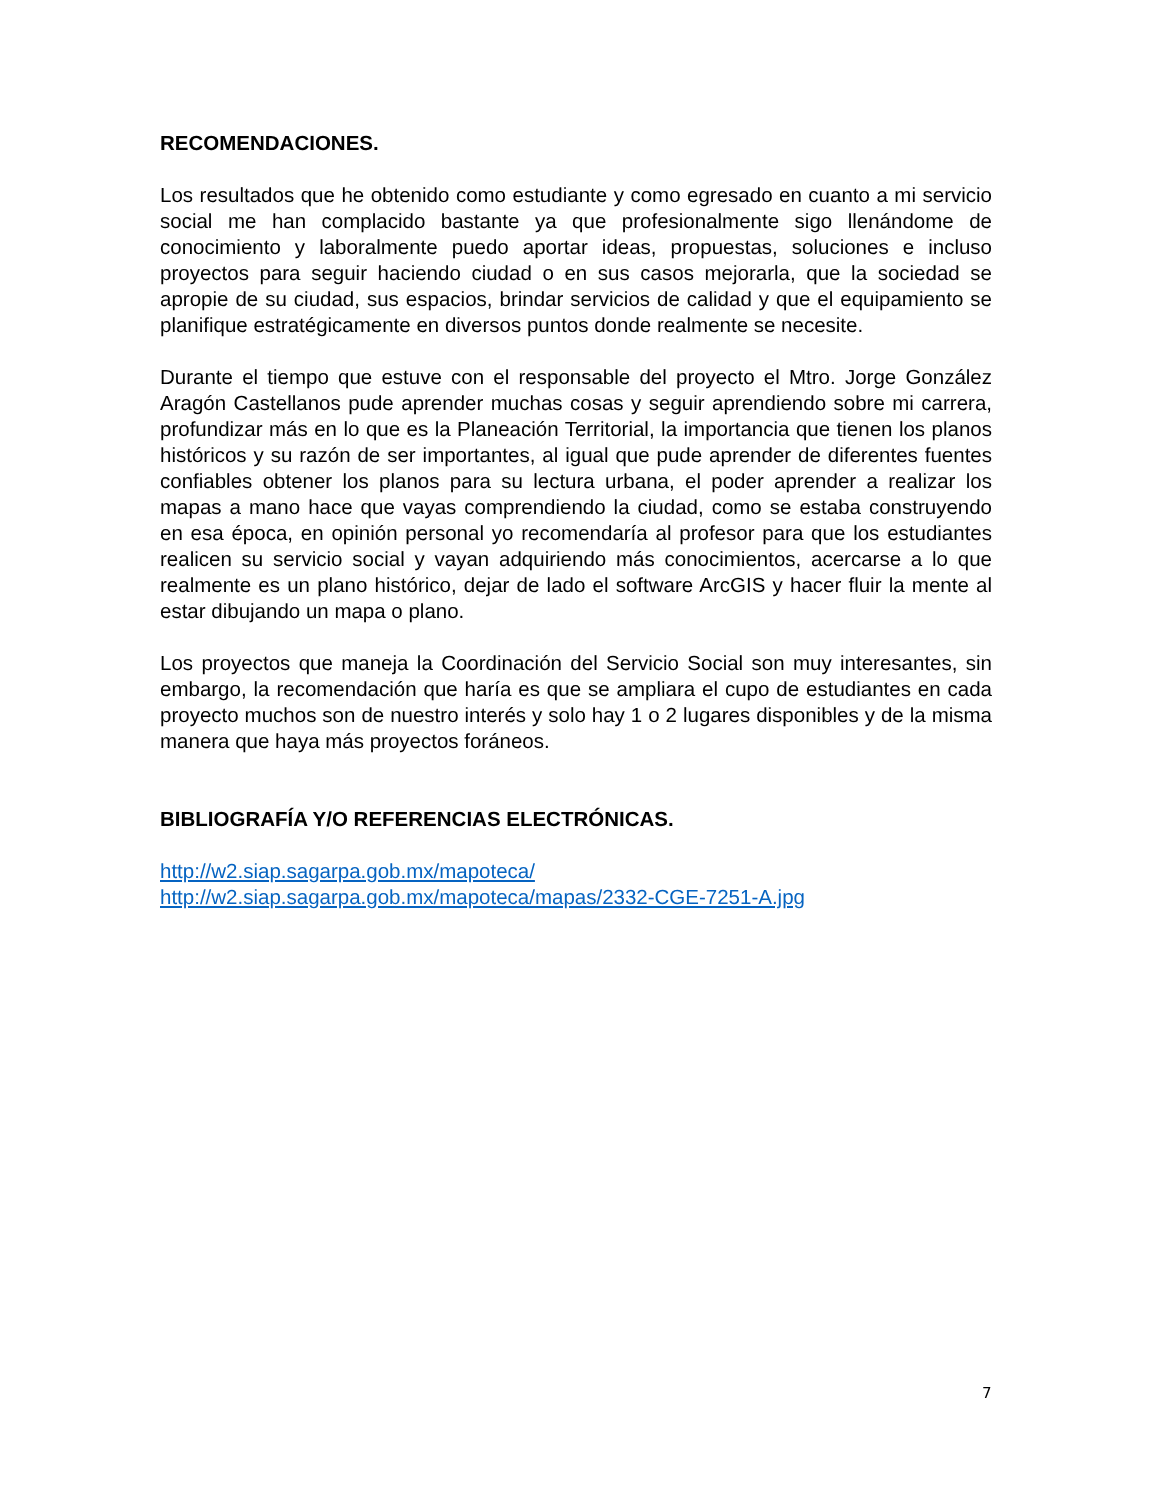RECOMENDACIONES.
Los resultados que he obtenido como estudiante y como egresado en cuanto a mi servicio social me han complacido bastante ya que profesionalmente sigo llenándome de conocimiento y laboralmente puedo aportar ideas, propuestas, soluciones e incluso proyectos para seguir haciendo ciudad o en sus casos mejorarla, que la sociedad se apropie de su ciudad, sus espacios, brindar servicios de calidad y que el equipamiento se planifique estratégicamente en diversos puntos donde realmente se necesite.
Durante el tiempo que estuve con el responsable del proyecto el Mtro. Jorge González Aragón Castellanos pude aprender muchas cosas y seguir aprendiendo sobre mi carrera, profundizar más en lo que es la Planeación Territorial, la importancia que tienen los planos históricos y su razón de ser importantes, al igual que pude aprender de diferentes fuentes confiables obtener los planos para su lectura urbana, el poder aprender a realizar los mapas a mano hace que vayas comprendiendo la ciudad, como se estaba construyendo en esa época, en opinión personal yo recomendaría al profesor para que los estudiantes realicen su servicio social y vayan adquiriendo más conocimientos, acercarse a lo que realmente es un plano histórico, dejar de lado el software ArcGIS y hacer fluir la mente al estar dibujando un mapa o plano.
Los proyectos que maneja la Coordinación del Servicio Social son muy interesantes, sin embargo, la recomendación que haría es que se ampliara el cupo de estudiantes en cada proyecto muchos son de nuestro interés y solo hay 1 o 2 lugares disponibles y de la misma manera que haya más proyectos foráneos.
BIBLIOGRAFÍA Y/O REFERENCIAS ELECTRÓNICAS.
http://w2.siap.sagarpa.gob.mx/mapoteca/
http://w2.siap.sagarpa.gob.mx/mapoteca/mapas/2332-CGE-7251-A.jpg
7